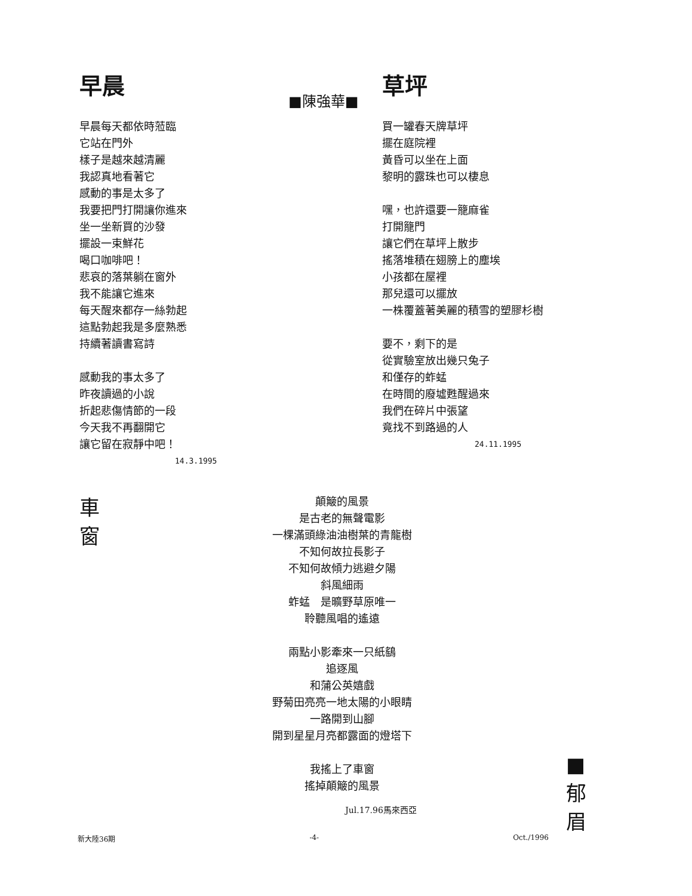早晨
早晨每天都依時蒞臨
它站在門外
樣子是越來越清麗
我認真地看著它
感動的事是太多了
我要把門打開讓你進來
坐一坐新買的沙發
擺設一束鮮花
喝口咖啡吧！
悲哀的落葉躺在窗外
我不能讓它進來
每天醒來都存一絲勃起
這點勃起我是多麼熟悉
持續著讀書寫詩
感動我的事太多了
昨夜讀過的小說
折起悲傷情節的一段
今天我不再翻開它
讓它留在寂靜中吧！
14.3.1995
■陳強華■
草坪
買一罐春天牌草坪
擺在庭院裡
黃昏可以坐在上面
黎明的露珠也可以棲息
嘿，也許還要一籠麻雀
打開籠門
讓它們在草坪上散步
搖落堆積在翅膀上的塵埃
小孩都在屋裡
那兒還可以擺放
一株覆蓋著美麗的積雪的塑膠杉樹
要不，剩下的是
從實驗室放出幾只兔子
和僅存的蚱蜢
在時間的廢墟甦醒過來
我們在碎片中張望
竟找不到路過的人
24.11.1995
車
窗
顛簸的風景
是古老的無聲電影
一棵滿頭綠油油樹葉的青龍樹
不知何故拉長影子
不知何故傾力逃避夕陽
斜風細雨
蚱蜢　是曠野草原唯一
聆聽風唱的遙遠
兩點小影牽來一只紙鷂
追逐風
和蒲公英嬉戲
野菊田亮亮一地太陽的小眼睛
一路開到山腳
開到星星月亮都露面的燈塔下
我搖上了車窗
搖掉顛簸的風景
Jul.17.96馬來西亞
■
郁
眉
新大陸36期 -4- Oct./1996